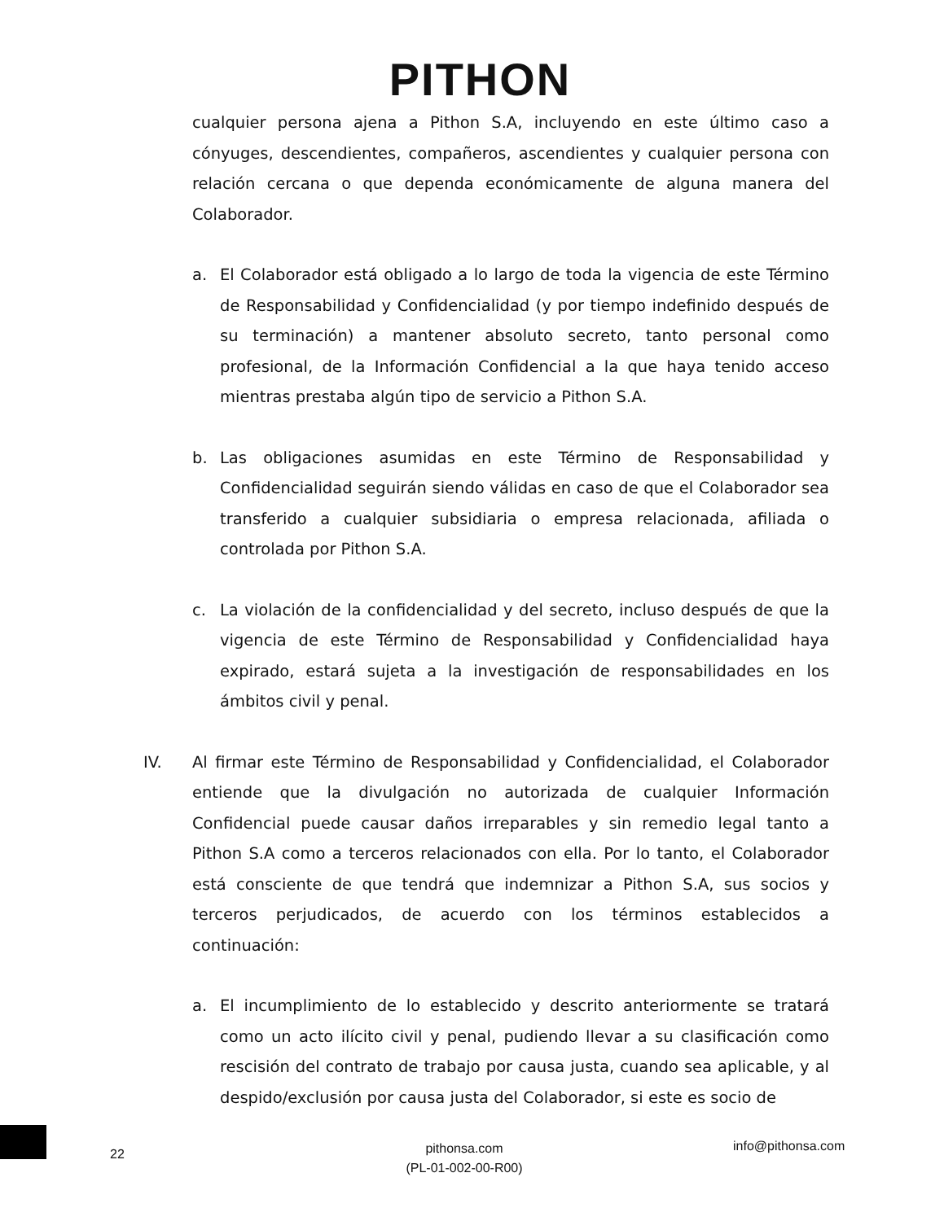PITHON
cualquier persona ajena a Pithon S.A, incluyendo en este último caso a cónyuges, descendientes, compañeros, ascendientes y cualquier persona con relación cercana o que dependa económicamente de alguna manera del Colaborador.
a. El Colaborador está obligado a lo largo de toda la vigencia de este Término de Responsabilidad y Confidencialidad (y por tiempo indefinido después de su terminación) a mantener absoluto secreto, tanto personal como profesional, de la Información Confidencial a la que haya tenido acceso mientras prestaba algún tipo de servicio a Pithon S.A.
b. Las obligaciones asumidas en este Término de Responsabilidad y Confidencialidad seguirán siendo válidas en caso de que el Colaborador sea transferido a cualquier subsidiaria o empresa relacionada, afiliada o controlada por Pithon S.A.
c. La violación de la confidencialidad y del secreto, incluso después de que la vigencia de este Término de Responsabilidad y Confidencialidad haya expirado, estará sujeta a la investigación de responsabilidades en los ámbitos civil y penal.
IV. Al firmar este Término de Responsabilidad y Confidencialidad, el Colaborador entiende que la divulgación no autorizada de cualquier Información Confidencial puede causar daños irreparables y sin remedio legal tanto a Pithon S.A como a terceros relacionados con ella. Por lo tanto, el Colaborador está consciente de que tendrá que indemnizar a Pithon S.A, sus socios y terceros perjudicados, de acuerdo con los términos establecidos a continuación:
a. El incumplimiento de lo establecido y descrito anteriormente se tratará como un acto ilícito civil y penal, pudiendo llevar a su clasificación como rescisión del contrato de trabajo por causa justa, cuando sea aplicable, y al despido/exclusión por causa justa del Colaborador, si este es socio de
22
pithonsa.com
(PL-01-002-00-R00)
info@pithonsa.com